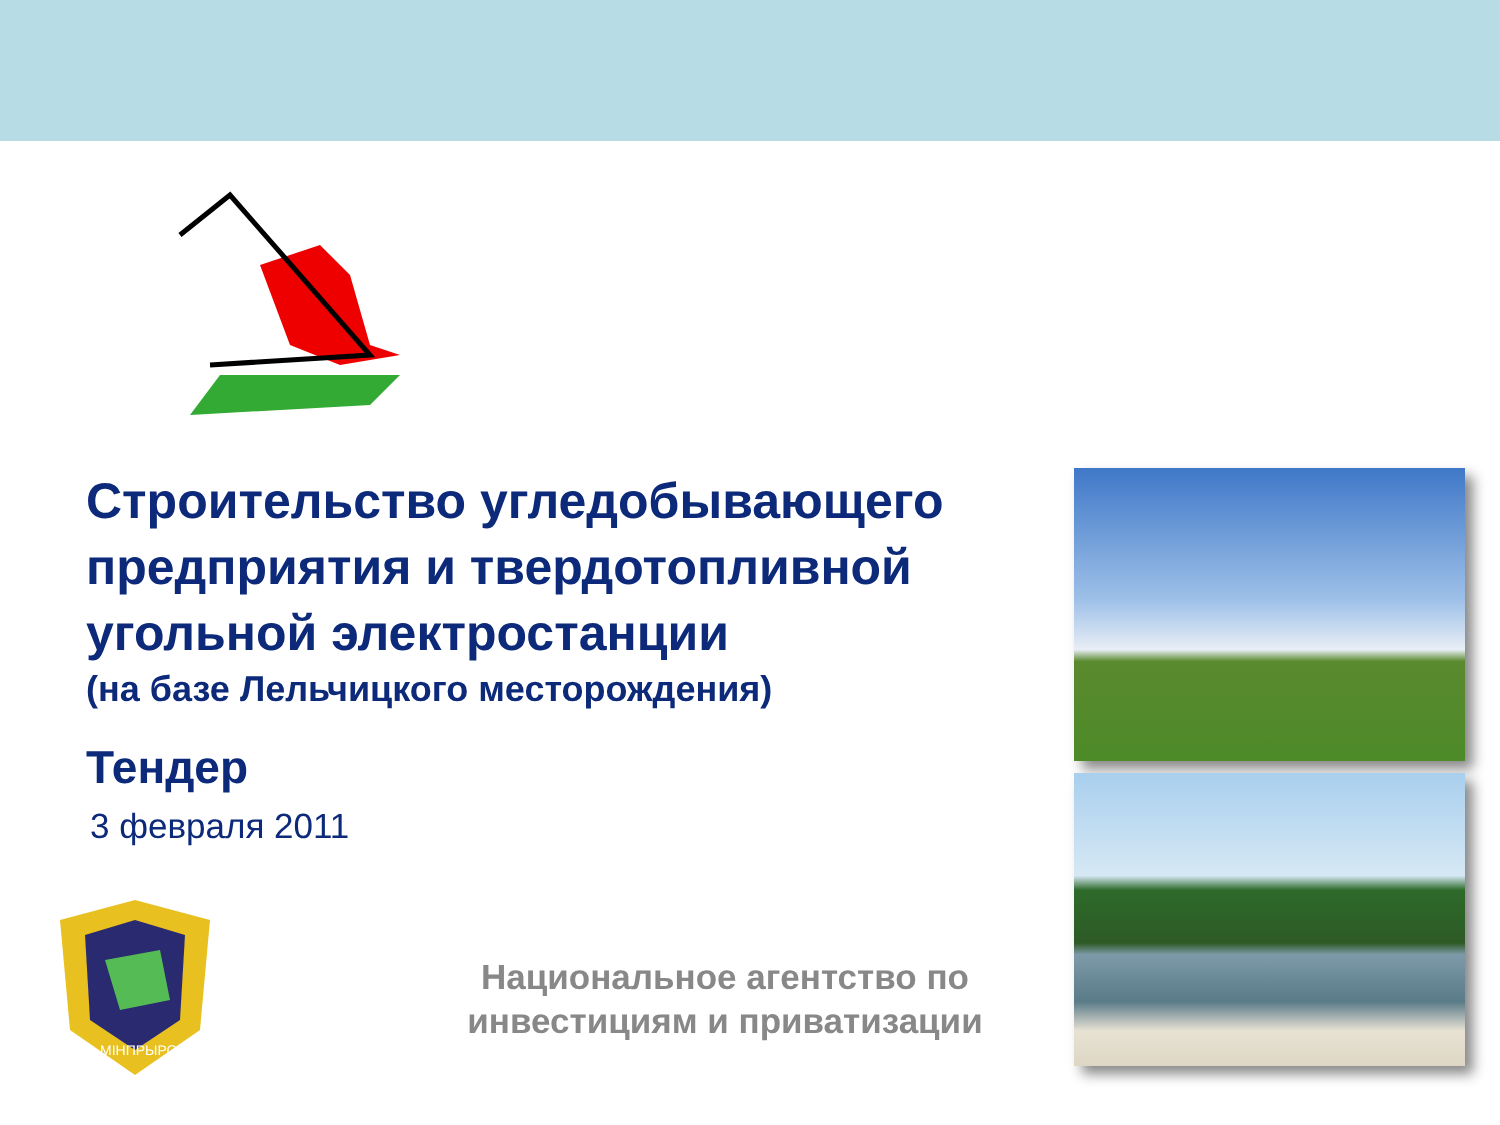Строительство угледобывающего предприятия и твердотопливной угольной электростанции
(на базе Лельчицкого месторождения)
Тендер
3 февраля 2011
МІНПРЫРОДЫ
Национальное агентство по инвестициям и приватизации